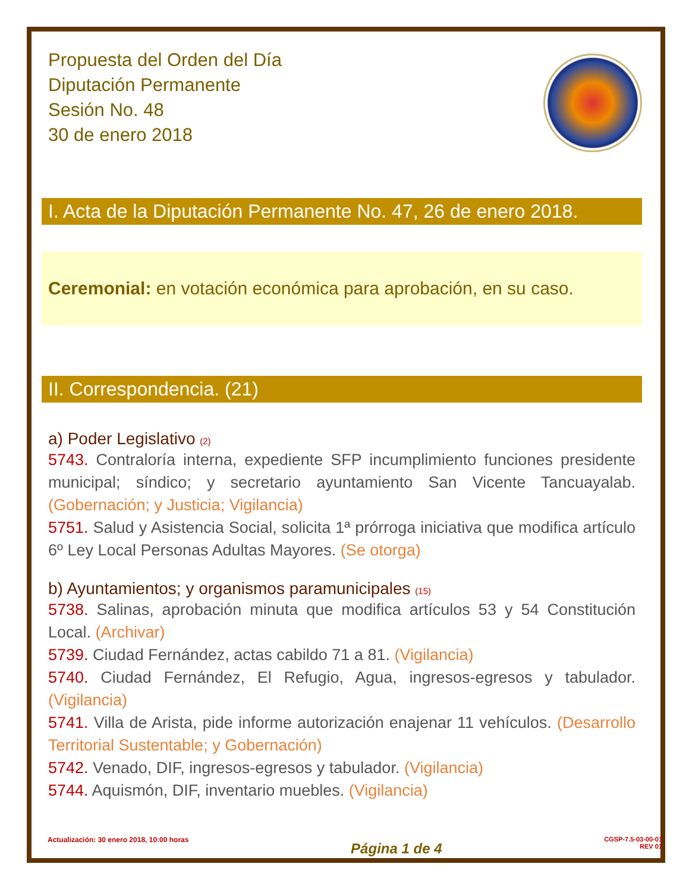Propuesta del Orden del Día
Diputación Permanente
Sesión No. 48
30 de enero 2018
I. Acta de la Diputación Permanente No. 47, 26 de enero 2018.
Ceremonial: en votación económica para aprobación, en su caso.
II. Correspondencia. (21)
a) Poder Legislativo (2)
5743. Contraloría interna, expediente SFP incumplimiento funciones presidente municipal; síndico; y secretario ayuntamiento San Vicente Tancuayalab. (Gobernación; y Justicia; Vigilancia)
5751. Salud y Asistencia Social, solicita 1ª prórroga iniciativa que modifica artículo 6º Ley Local Personas Adultas Mayores. (Se otorga)
b) Ayuntamientos; y organismos paramunicipales (15)
5738. Salinas, aprobación minuta que modifica artículos 53 y 54 Constitución Local. (Archivar)
5739. Ciudad Fernández, actas cabildo 71 a 81. (Vigilancia)
5740. Ciudad Fernández, El Refugio, Agua, ingresos-egresos y tabulador. (Vigilancia)
5741. Villa de Arista, pide informe autorización enajenar 11 vehículos. (Desarrollo Territorial Sustentable; y Gobernación)
5742. Venado, DIF, ingresos-egresos y tabulador. (Vigilancia)
5744. Aquismón, DIF, inventario muebles. (Vigilancia)
Actualización: 30 enero 2018, 10:00 horas
Página 1 de 4
CGSP-7.5-03-00-01
REV 01